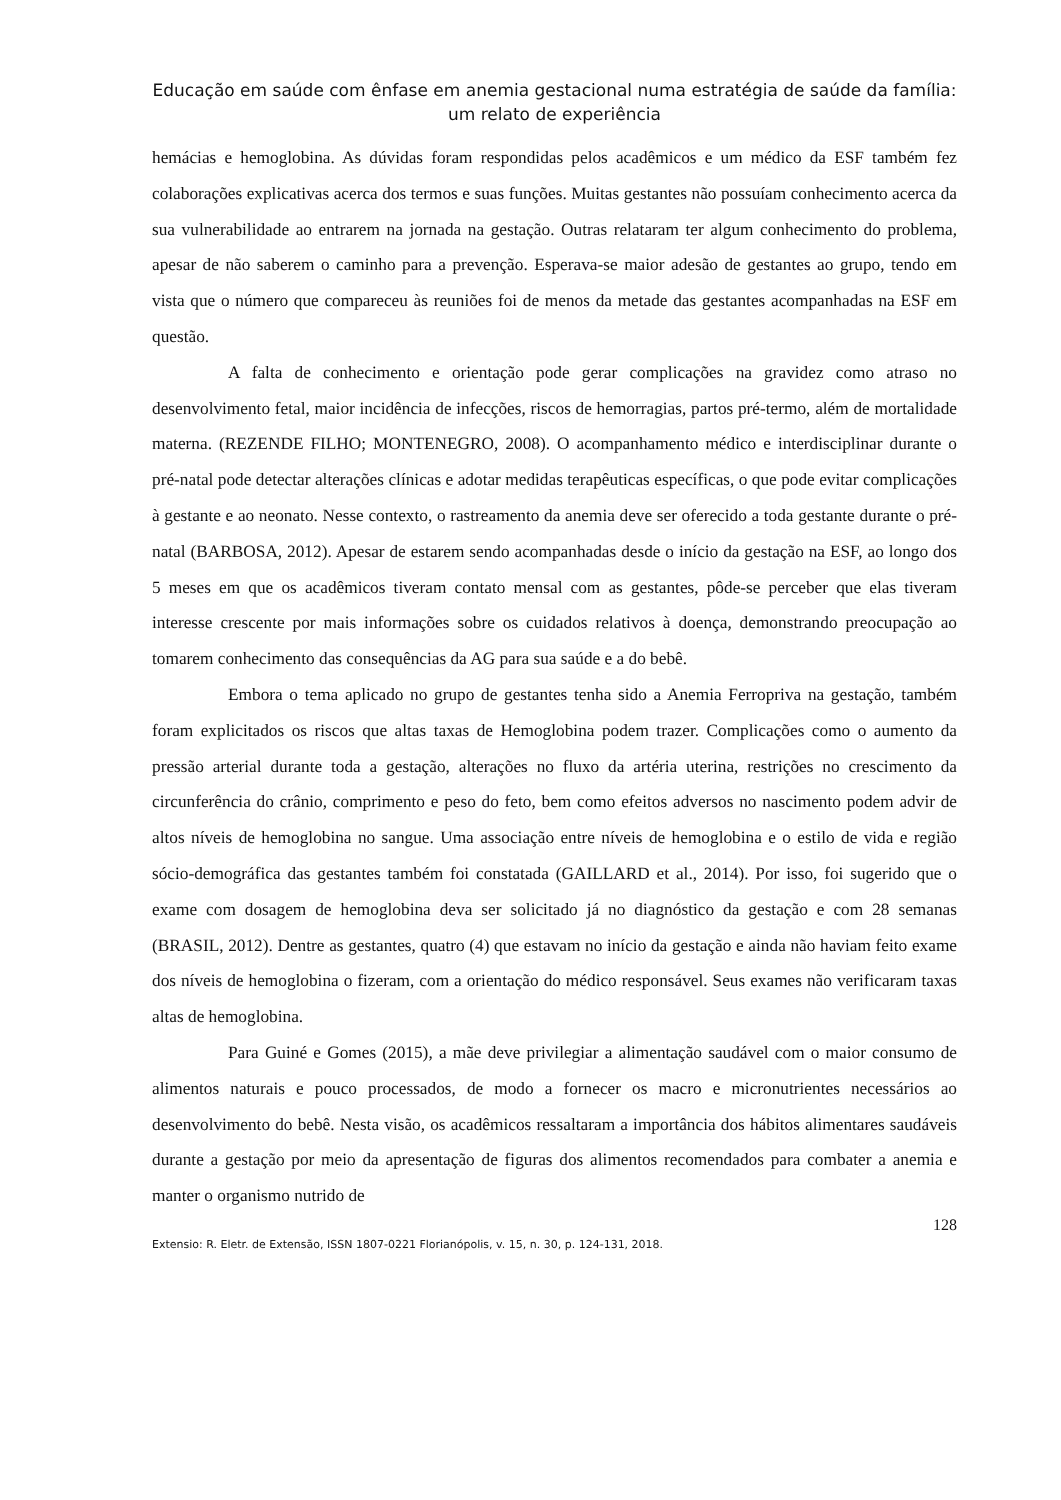Educação em saúde com ênfase em anemia gestacional numa estratégia de saúde da família: um relato de experiência
hemácias e hemoglobina. As dúvidas foram respondidas pelos acadêmicos e um médico da ESF também fez colaborações explicativas acerca dos termos e suas funções. Muitas gestantes não possuíam conhecimento acerca da sua vulnerabilidade ao entrarem na jornada na gestação. Outras relataram ter algum conhecimento do problema, apesar de não saberem o caminho para a prevenção. Esperava-se maior adesão de gestantes ao grupo, tendo em vista que o número que compareceu às reuniões foi de menos da metade das gestantes acompanhadas na ESF em questão.
A falta de conhecimento e orientação pode gerar complicações na gravidez como atraso no desenvolvimento fetal, maior incidência de infecções, riscos de hemorragias, partos pré-termo, além de mortalidade materna. (REZENDE FILHO; MONTENEGRO, 2008). O acompanhamento médico e interdisciplinar durante o pré-natal pode detectar alterações clínicas e adotar medidas terapêuticas específicas, o que pode evitar complicações à gestante e ao neonato. Nesse contexto, o rastreamento da anemia deve ser oferecido a toda gestante durante o pré-natal (BARBOSA, 2012). Apesar de estarem sendo acompanhadas desde o início da gestação na ESF, ao longo dos 5 meses em que os acadêmicos tiveram contato mensal com as gestantes, pôde-se perceber que elas tiveram interesse crescente por mais informações sobre os cuidados relativos à doença, demonstrando preocupação ao tomarem conhecimento das consequências da AG para sua saúde e a do bebê.
Embora o tema aplicado no grupo de gestantes tenha sido a Anemia Ferropriva na gestação, também foram explicitados os riscos que altas taxas de Hemoglobina podem trazer. Complicações como o aumento da pressão arterial durante toda a gestação, alterações no fluxo da artéria uterina, restrições no crescimento da circunferência do crânio, comprimento e peso do feto, bem como efeitos adversos no nascimento podem advir de altos níveis de hemoglobina no sangue. Uma associação entre níveis de hemoglobina e o estilo de vida e região sócio-demográfica das gestantes também foi constatada (GAILLARD et al., 2014). Por isso, foi sugerido que o exame com dosagem de hemoglobina deva ser solicitado já no diagnóstico da gestação e com 28 semanas (BRASIL, 2012). Dentre as gestantes, quatro (4) que estavam no início da gestação e ainda não haviam feito exame dos níveis de hemoglobina o fizeram, com a orientação do médico responsável. Seus exames não verificaram taxas altas de hemoglobina.
Para Guiné e Gomes (2015), a mãe deve privilegiar a alimentação saudável com o maior consumo de alimentos naturais e pouco processados, de modo a fornecer os macro e micronutrientes necessários ao desenvolvimento do bebê. Nesta visão, os acadêmicos ressaltaram a importância dos hábitos alimentares saudáveis durante a gestação por meio da apresentação de figuras dos alimentos recomendados para combater a anemia e manter o organismo nutrido de
128
Extensio: R. Eletr. de Extensão, ISSN 1807-0221 Florianópolis, v. 15, n. 30, p. 124-131, 2018.